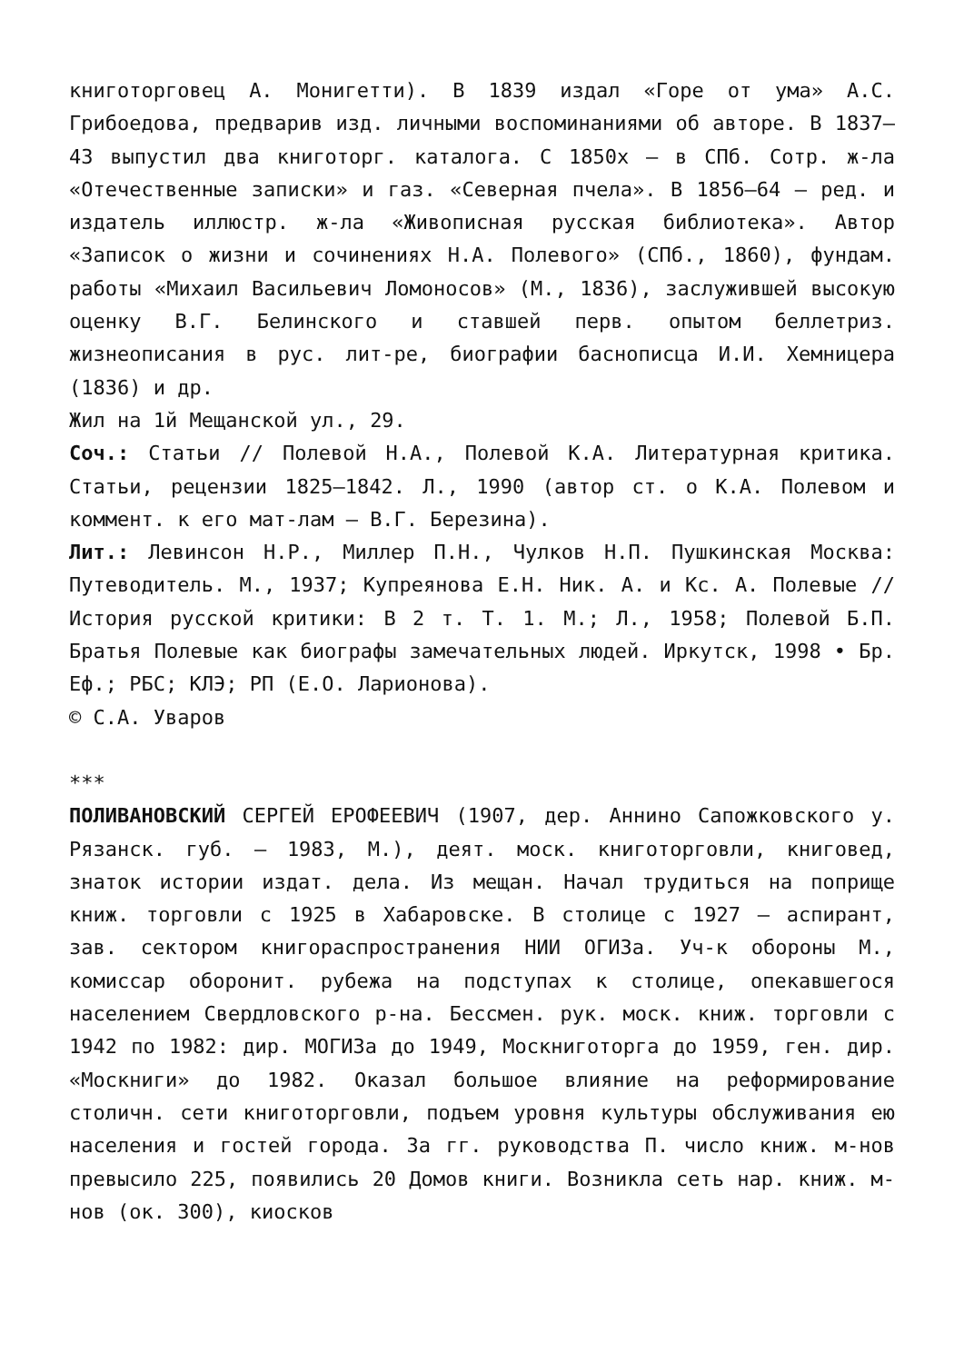книготорговец А. Монигетти). В 1839 издал «Горе от ума» А.С. Грибоедова, предварив изд. личными воспоминаниями об авторе. В 1837–43 выпустил два книготорг. каталога. С 1850х – в СПб. Сотр. ж-ла «Отечественные записки» и газ. «Северная пчела». В 1856–64 – ред. и издатель иллюстр. ж-ла «Живописная русская библиотека». Автор «Записок о жизни и сочинениях Н.А. Полевого» (СПб., 1860), фундам. работы «Михаил Васильевич Ломоносов» (М., 1836), заслужившей высокую оценку В.Г. Белинского и ставшей перв. опытом беллетриз. жизнеописания в рус. лит-ре, биографии баснописца И.И. Хемницера (1836) и др.
Жил на 1й Мещанской ул., 29.
Соч.: Статьи // Полевой Н.А., Полевой К.А. Литературная критика. Статьи, рецензии 1825–1842. Л., 1990 (автор ст. о К.А. Полевом и коммент. к его мат-лам – В.Г. Березина).
Лит.: Левинсон Н.Р., Миллер П.Н., Чулков Н.П. Пушкинская Москва: Путеводитель. М., 1937; Купреянова Е.Н. Ник. А. и Кс. А. Полевые // История русской критики: В 2 т. Т. 1. М.; Л., 1958; Полевой Б.П. Братья Полевые как биографы замечательных людей. Иркутск, 1998 • Бр. Еф.; РБС; КЛЭ; РП (Е.О. Ларионова).
© С.А. Уваров
***
ПОЛИВАНОВСКИЙ СЕРГЕЙ ЕРОФЕЕВИЧ (1907, дер. Аннино Сапожковского у. Рязанск. губ. – 1983, М.), деят. моск. книготорговли, книговед, знаток истории издат. дела. Из мещан. Начал трудиться на поприще книж. торговли с 1925 в Хабаровске. В столице с 1927 – аспирант, зав. сектором книгораспространения НИИ ОГИЗа. Уч-к обороны М., комиссар оборонит. рубежа на подступах к столице, опекавшегося населением Свердловского р-на. Бессмен. рук. моск. книж. торговли с 1942 по 1982: дир. МОГИЗа до 1949, Москниготорга до 1959, ген. дир. «Москниги» до 1982. Оказал большое влияние на реформирование столичн. сети книготорговли, подъем уровня культуры обслуживания ею населения и гостей города. За гг. руководства П. число книж. м-нов превысило 225, появились 20 Домов книги. Возникла сеть нар. книж. м-нов (ок. 300), киосков